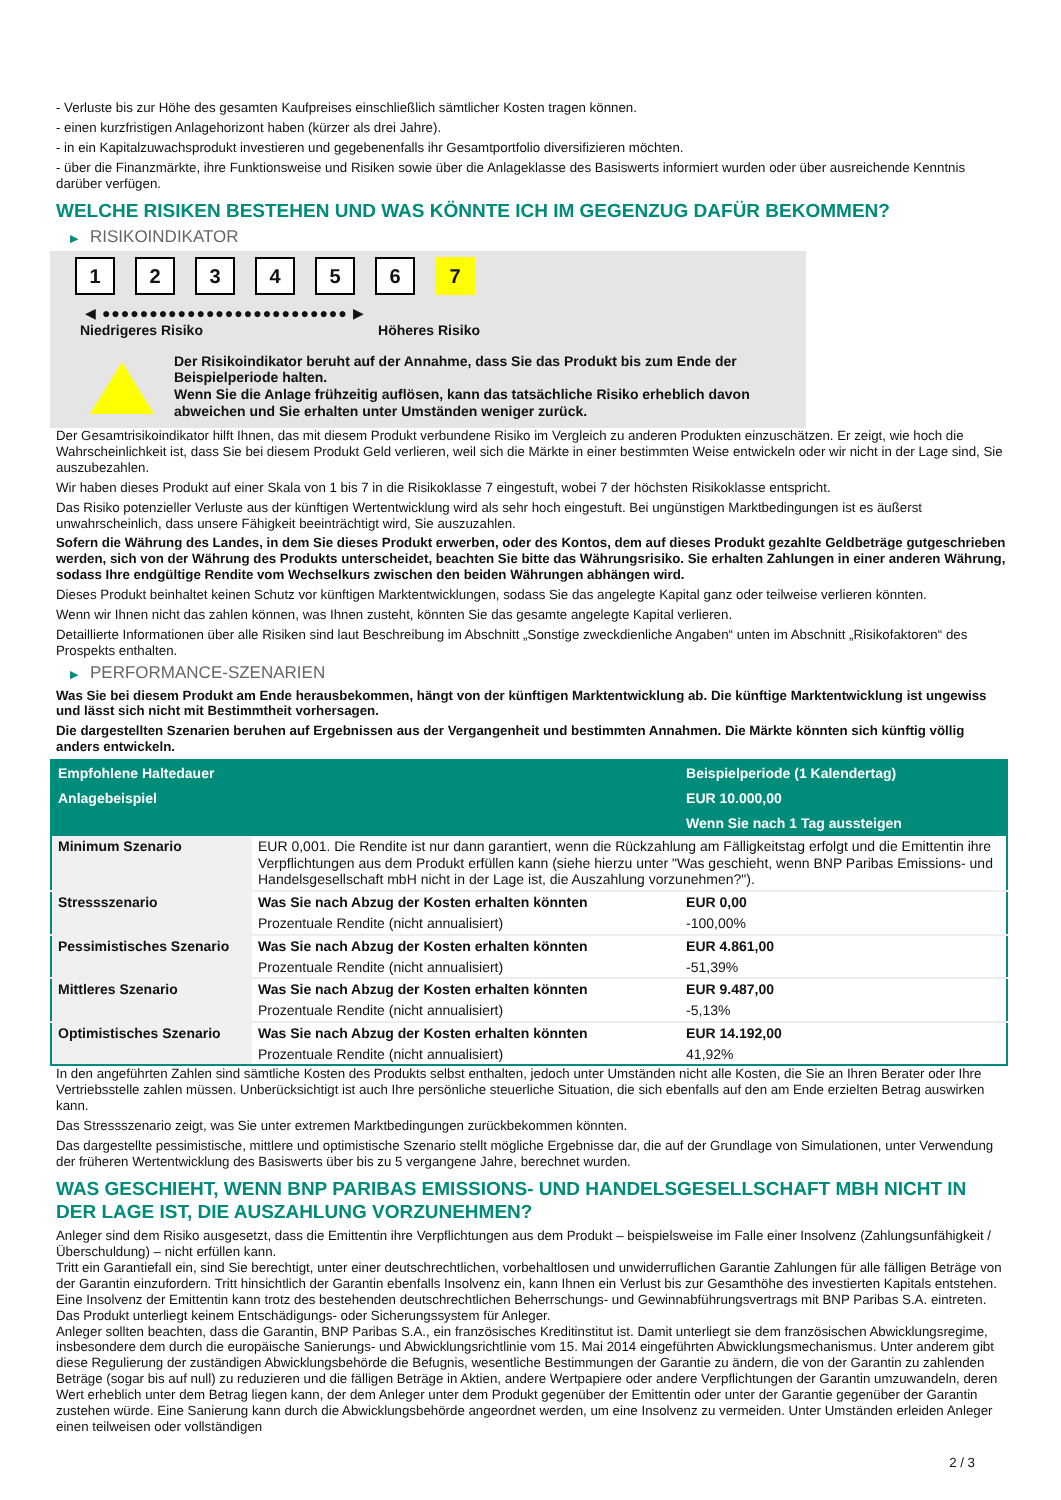- Verluste bis zur Höhe des gesamten Kaufpreises einschließlich sämtlicher Kosten tragen können.
- einen kurzfristigen Anlagehorizont haben (kürzer als drei Jahre).
- in ein Kapitalzuwachsprodukt investieren und gegebenenfalls ihr Gesamtportfolio diversifizieren möchten.
- über die Finanzmärkte, ihre Funktionsweise und Risiken sowie über die Anlageklasse des Basiswerts informiert wurden oder über ausreichende Kenntnis darüber verfügen.
WELCHE RISIKEN BESTEHEN UND WAS KÖNNTE ICH IM GEGENZUG DAFÜR BEKOMMEN?
▶ RISIKOINDIKATOR
1 2 3 4 5 6 7
◀ ●●●●●●●●●●●●●●●●●●●●●●●●●● ▶
Niedrigeres Risiko Höheres Risiko
Der Risikoindikator beruht auf der Annahme, dass Sie das Produkt bis zum Ende der Beispielperiode halten.
Wenn Sie die Anlage frühzeitig auflösen, kann das tatsächliche Risiko erheblich davon abweichen und Sie erhalten unter Umständen weniger zurück.
Der Gesamtrisikoindikator hilft Ihnen, das mit diesem Produkt verbundene Risiko im Vergleich zu anderen Produkten einzuschätzen. Er zeigt, wie hoch die Wahrscheinlichkeit ist, dass Sie bei diesem Produkt Geld verlieren, weil sich die Märkte in einer bestimmten Weise entwickeln oder wir nicht in der Lage sind, Sie auszubezahlen.
Wir haben dieses Produkt auf einer Skala von 1 bis 7 in die Risikoklasse 7 eingestuft, wobei 7 der höchsten Risikoklasse entspricht.
Das Risiko potenzieller Verluste aus der künftigen Wertentwicklung wird als sehr hoch eingestuft. Bei ungünstigen Marktbedingungen ist es äußerst unwahrscheinlich, dass unsere Fähigkeit beeinträchtigt wird, Sie auszuzahlen.
Sofern die Währung des Landes, in dem Sie dieses Produkt erwerben, oder des Kontos, dem auf dieses Produkt gezahlte Geldbeträge gutgeschrieben werden, sich von der Währung des Produkts unterscheidet, beachten Sie bitte das Währungsrisiko. Sie erhalten Zahlungen in einer anderen Währung, sodass Ihre endgültige Rendite vom Wechselkurs zwischen den beiden Währungen abhängen wird.
Dieses Produkt beinhaltet keinen Schutz vor künftigen Marktentwicklungen, sodass Sie das angelegte Kapital ganz oder teilweise verlieren könnten.
Wenn wir Ihnen nicht das zahlen können, was Ihnen zusteht, könnten Sie das gesamte angelegte Kapital verlieren.
Detaillierte Informationen über alle Risiken sind laut Beschreibung im Abschnitt „Sonstige zweckdienliche Angaben“ unten im Abschnitt „Risikofaktoren“ des Prospekts enthalten.
▶ PERFORMANCE-SZENARIEN
Was Sie bei diesem Produkt am Ende herausbekommen, hängt von der künftigen Marktentwicklung ab. Die künftige Marktentwicklung ist ungewiss und lässt sich nicht mit Bestimmtheit vorhersagen.
Die dargestellten Szenarien beruhen auf Ergebnissen aus der Vergangenheit und bestimmten Annahmen. Die Märkte könnten sich künftig völlig anders entwickeln.
| Empfohlene Haltedauer | | Beispielperiode (1 Kalendertag) |
| Anlagebeispiel | | EUR 10.000,00 |
| | | Wenn Sie nach 1 Tag aussteigen |
| Minimum Szenario | EUR 0,001. Die Rendite ist nur dann garantiert, wenn die Rückzahlung am Fälligkeitstag erfolgt und die Emittentin ihre Verpflichtungen aus dem Produkt erfüllen kann (siehe hierzu unter "Was geschieht, wenn BNP Paribas Emissions- und Handelsgesellschaft mbH nicht in der Lage ist, die Auszahlung vorzunehmen?"). | |
| Stressszenario | Was Sie nach Abzug der Kosten erhalten könnten | EUR 0,00 |
| | Prozentuale Rendite (nicht annualisiert) | -100,00% |
| Pessimistisches Szenario | Was Sie nach Abzug der Kosten erhalten könnten | EUR 4.861,00 |
| | Prozentuale Rendite (nicht annualisiert) | -51,39% |
| Mittleres Szenario | Was Sie nach Abzug der Kosten erhalten könnten | EUR 9.487,00 |
| | Prozentuale Rendite (nicht annualisiert) | -5,13% |
| Optimistisches Szenario | Was Sie nach Abzug der Kosten erhalten könnten | EUR 14.192,00 |
| | Prozentuale Rendite (nicht annualisiert) | 41,92% |
In den angeführten Zahlen sind sämtliche Kosten des Produkts selbst enthalten, jedoch unter Umständen nicht alle Kosten, die Sie an Ihren Berater oder Ihre Vertriebsstelle zahlen müssen. Unberücksichtigt ist auch Ihre persönliche steuerliche Situation, die sich ebenfalls auf den am Ende erzielten Betrag auswirken kann.
Das Stressszenario zeigt, was Sie unter extremen Marktbedingungen zurückbekommen könnten.
Das dargestellte pessimistische, mittlere und optimistische Szenario stellt mögliche Ergebnisse dar, die auf der Grundlage von Simulationen, unter Verwendung der früheren Wertentwicklung des Basiswerts über bis zu 5 vergangene Jahre, berechnet wurden.
WAS GESCHIEHT, WENN BNP PARIBAS EMISSIONS- UND HANDELSGESELLSCHAFT MBH NICHT IN DER LAGE IST, DIE AUSZAHLUNG VORZUNEHMEN?
Anleger sind dem Risiko ausgesetzt, dass die Emittentin ihre Verpflichtungen aus dem Produkt – beispielsweise im Falle einer Insolvenz (Zahlungsunfähigkeit / Überschuldung) – nicht erfüllen kann.
Tritt ein Garantiefall ein, sind Sie berechtigt, unter einer deutschrechtlichen, vorbehaltlosen und unwiderruflichen Garantie Zahlungen für alle fälligen Beträge von der Garantin einzufordern. Tritt hinsichtlich der Garantin ebenfalls Insolvenz ein, kann Ihnen ein Verlust bis zur Gesamthöhe des investierten Kapitals entstehen. Eine Insolvenz der Emittentin kann trotz des bestehenden deutschrechtlichen Beherrschungs- und Gewinnabführungsvertrags mit BNP Paribas S.A. eintreten.
Das Produkt unterliegt keinem Entschädigungs- oder Sicherungssystem für Anleger.
Anleger sollten beachten, dass die Garantin, BNP Paribas S.A., ein französisches Kreditinstitut ist. Damit unterliegt sie dem französischen Abwicklungsregime, insbesondere dem durch die europäische Sanierungs- und Abwicklungsrichtlinie vom 15. Mai 2014 eingeführten Abwicklungsmechanismus. Unter anderem gibt diese Regulierung der zuständigen Abwicklungsbehörde die Befugnis, wesentliche Bestimmungen der Garantie zu ändern, die von der Garantin zu zahlenden Beträge (sogar bis auf null) zu reduzieren und die fälligen Beträge in Aktien, andere Wertpapiere oder andere Verpflichtungen der Garantin umzuwandeln, deren Wert erheblich unter dem Betrag liegen kann, der dem Anleger unter dem Produkt gegenüber der Emittentin oder unter der Garantie gegenüber der Garantin zustehen würde. Eine Sanierung kann durch die Abwicklungsbehörde angeordnet werden, um eine Insolvenz zu vermeiden. Unter Umständen erleiden Anleger einen teilweisen oder vollständigen
2 / 3